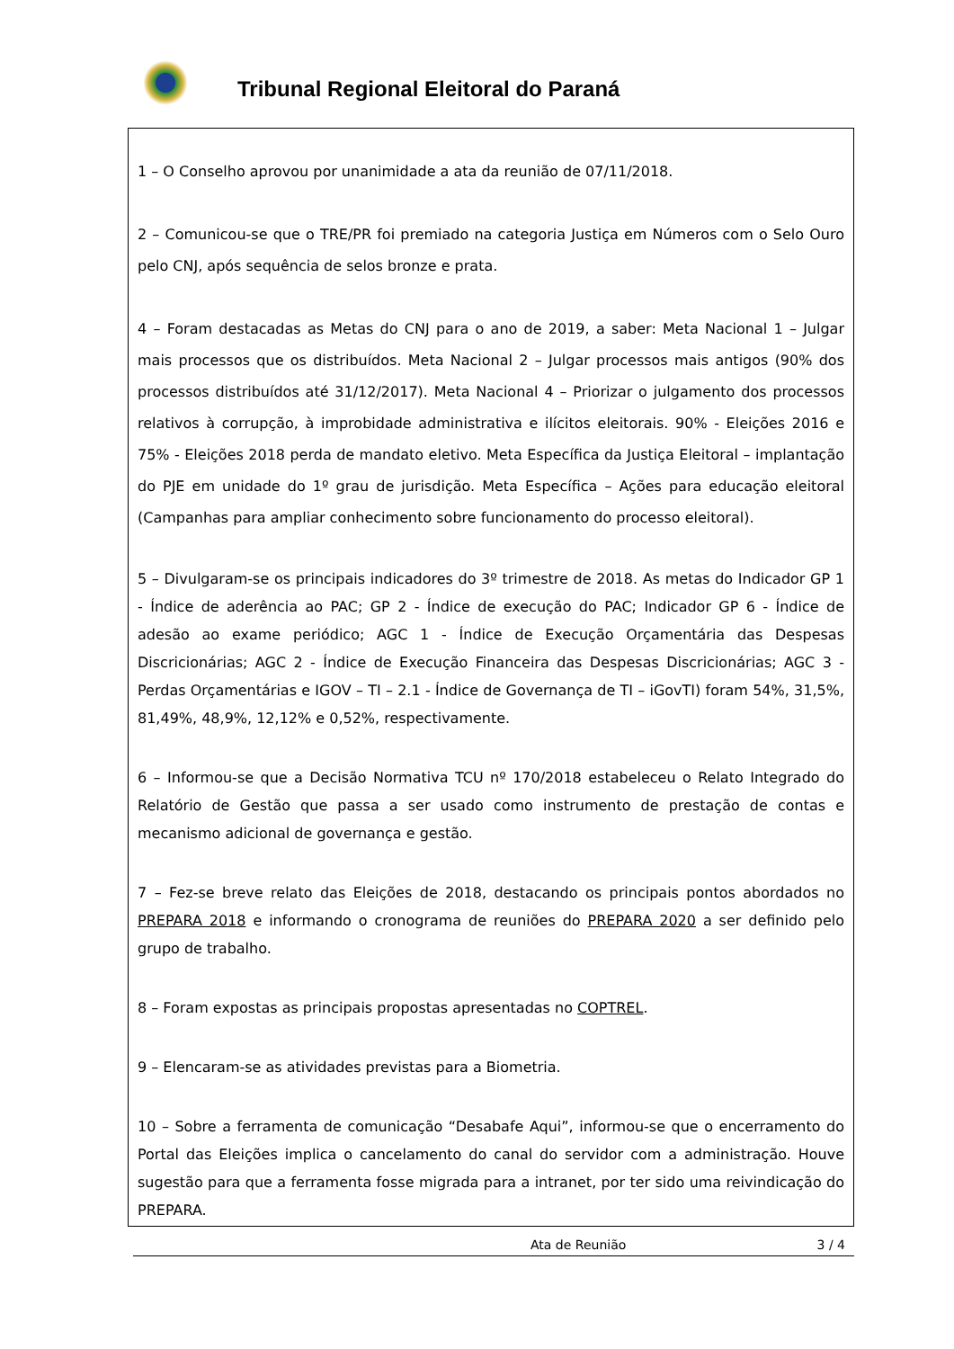Tribunal Regional Eleitoral do Paraná
1 – O Conselho aprovou por unanimidade a ata da reunião de 07/11/2018.
2 – Comunicou-se que o TRE/PR foi premiado na categoria Justiça em Números com o Selo Ouro pelo CNJ, após sequência de selos bronze e prata.
4 – Foram destacadas as Metas do CNJ para o ano de 2019, a saber: Meta Nacional 1 – Julgar mais processos que os distribuídos. Meta Nacional 2 – Julgar processos mais antigos (90% dos processos distribuídos até 31/12/2017). Meta Nacional 4 – Priorizar o julgamento dos processos relativos à corrupção, à improbidade administrativa e ilícitos eleitorais. 90% - Eleições 2016 e 75% - Eleições 2018 perda de mandato eletivo. Meta Específica da Justiça Eleitoral – implantação do PJE em unidade do 1º grau de jurisdição. Meta Específica – Ações para educação eleitoral (Campanhas para ampliar conhecimento sobre funcionamento do processo eleitoral).
5 – Divulgaram-se os principais indicadores do 3º trimestre de 2018. As metas do Indicador GP 1 - Índice de aderência ao PAC; GP 2 - Índice de execução do PAC; Indicador GP 6 - Índice de adesão ao exame periódico; AGC 1 - Índice de Execução Orçamentária das Despesas Discricionárias; AGC 2 - Índice de Execução Financeira das Despesas Discricionárias; AGC 3 - Perdas Orçamentárias e IGOV – TI – 2.1 - Índice de Governança de TI – iGovTI) foram 54%, 31,5%, 81,49%, 48,9%, 12,12% e 0,52%, respectivamente.
6 – Informou-se que a Decisão Normativa TCU nº 170/2018 estabeleceu o Relato Integrado do Relatório de Gestão que passa a ser usado como instrumento de prestação de contas e mecanismo adicional de governança e gestão.
7 – Fez-se breve relato das Eleições de 2018, destacando os principais pontos abordados no PREPARA 2018 e informando o cronograma de reuniões do PREPARA 2020 a ser definido pelo grupo de trabalho.
8 – Foram expostas as principais propostas apresentadas no COPTREL.
9 – Elencaram-se as atividades previstas para a Biometria.
10 – Sobre a ferramenta de comunicação “Desabafe Aqui”, informou-se que o encerramento do Portal das Eleições implica o cancelamento do canal do servidor com a administração. Houve sugestão para que a ferramenta fosse migrada para a intranet, por ter sido uma reivindicação do PREPARA.
Ata de Reunião 3 / 4